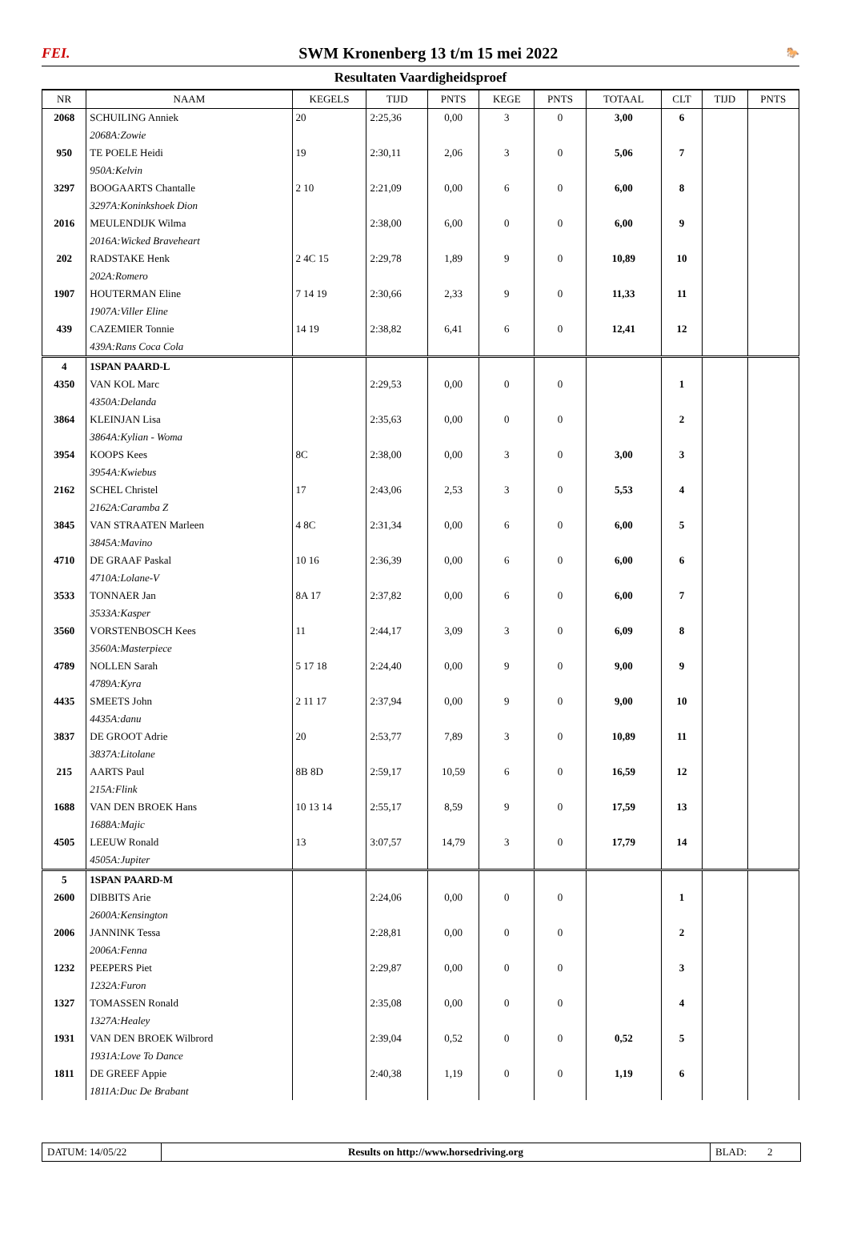FEI.
SWM Kronenberg 13 t/m 15 mei 2022
🐎
Resultaten Vaardigheidsproef
| NR | NAAM | KEGELS | TIJD | PNTS | KEGE | PNTS | TOTAAL | CLT | TIJD | PNTS |
| --- | --- | --- | --- | --- | --- | --- | --- | --- | --- | --- |
| 2068 | SCHUILING Anniek | 20 | 2:25,36 | 0,00 | 3 | 0 | 3,00 | 6 | | |
| | 2068A:Zowie | | | | | | | | | |
| 950 | TE POELE Heidi | 19 | 2:30,11 | 2,06 | 3 | 0 | 5,06 | 7 | | |
| | 950A:Kelvin | | | | | | | | | |
| 3297 | BOOGAARTS Chantalle | 2 10 | 2:21,09 | 0,00 | 6 | 0 | 6,00 | 8 | | |
| | 3297A:Koninkshoek Dion | | | | | | | | | |
| 2016 | MEULENDIJK Wilma | | 2:38,00 | 6,00 | 0 | 0 | 6,00 | 9 | | |
| | 2016A:Wicked Braveheart | | | | | | | | | |
| 202 | RADSTAKE Henk | 2 4C 15 | 2:29,78 | 1,89 | 9 | 0 | 10,89 | 10 | | |
| | 202A:Romero | | | | | | | | | |
| 1907 | HOUTERMAN Eline | 7 14 19 | 2:30,66 | 2,33 | 9 | 0 | 11,33 | 11 | | |
| | 1907A:Viller Eline | | | | | | | | | |
| 439 | CAZEMIER Tonnie | 14 19 | 2:38,82 | 6,41 | 6 | 0 | 12,41 | 12 | | |
| | 439A:Rans Coca Cola | | | | | | | | | |
| 4 | 1SPAN PAARD-L | | | | | | | | | |
| 4350 | VAN KOL Marc | | 2:29,53 | 0,00 | 0 | 0 | | 1 | | |
| | 4350A:Delanda | | | | | | | | | |
| 3864 | KLEINJAN Lisa | | 2:35,63 | 0,00 | 0 | 0 | | 2 | | |
| | 3864A:Kylian - Woma | | | | | | | | | |
| 3954 | KOOPS Kees | 8C | 2:38,00 | 0,00 | 3 | 0 | 3,00 | 3 | | |
| | 3954A:Kwiebus | | | | | | | | | |
| 2162 | SCHEL Christel | 17 | 2:43,06 | 2,53 | 3 | 0 | 5,53 | 4 | | |
| | 2162A:Caramba Z | | | | | | | | | |
| 3845 | VAN STRAATEN Marleen | 4 8C | 2:31,34 | 0,00 | 6 | 0 | 6,00 | 5 | | |
| | 3845A:Mavino | | | | | | | | | |
| 4710 | DE GRAAF Paskal | 10 16 | 2:36,39 | 0,00 | 6 | 0 | 6,00 | 6 | | |
| | 4710A:Lolane-V | | | | | | | | | |
| 3533 | TONNAER Jan | 8A 17 | 2:37,82 | 0,00 | 6 | 0 | 6,00 | 7 | | |
| | 3533A:Kasper | | | | | | | | | |
| 3560 | VORSTENBOSCH Kees | 11 | 2:44,17 | 3,09 | 3 | 0 | 6,09 | 8 | | |
| | 3560A:Masterpiece | | | | | | | | | |
| 4789 | NOLLEN Sarah | 5 17 18 | 2:24,40 | 0,00 | 9 | 0 | 9,00 | 9 | | |
| | 4789A:Kyra | | | | | | | | | |
| 4435 | SMEETS John | 2 11 17 | 2:37,94 | 0,00 | 9 | 0 | 9,00 | 10 | | |
| | 4435A:danu | | | | | | | | | |
| 3837 | DE GROOT Adrie | 20 | 2:53,77 | 7,89 | 3 | 0 | 10,89 | 11 | | |
| | 3837A:Litolane | | | | | | | | | |
| 215 | AARTS Paul | 8B 8D | 2:59,17 | 10,59 | 6 | 0 | 16,59 | 12 | | |
| | 215A:Flink | | | | | | | | | |
| 1688 | VAN DEN BROEK Hans | 10 13 14 | 2:55,17 | 8,59 | 9 | 0 | 17,59 | 13 | | |
| | 1688A:Majic | | | | | | | | | |
| 4505 | LEEUW Ronald | 13 | 3:07,57 | 14,79 | 3 | 0 | 17,79 | 14 | | |
| | 4505A:Jupiter | | | | | | | | | |
| 5 | 1SPAN PAARD-M | | | | | | | | | |
| 2600 | DIBBITS Arie | | 2:24,06 | 0,00 | 0 | 0 | | 1 | | |
| | 2600A:Kensington | | | | | | | | | |
| 2006 | JANNINK Tessa | | 2:28,81 | 0,00 | 0 | 0 | | 2 | | |
| | 2006A:Fenna | | | | | | | | | |
| 1232 | PEEPERS Piet | | 2:29,87 | 0,00 | 0 | 0 | | 3 | | |
| | 1232A:Furon | | | | | | | | | |
| 1327 | TOMASSEN Ronald | | 2:35,08 | 0,00 | 0 | 0 | | 4 | | |
| | 1327A:Healey | | | | | | | | | |
| 1931 | VAN DEN BROEK Wilbrord | | 2:39,04 | 0,52 | 0 | 0 | 0,52 | 5 | | |
| | 1931A:Love To Dance | | | | | | | | | |
| 1811 | DE GREEF Appie | | 2:40,38 | 1,19 | 0 | 0 | 1,19 | 6 | | |
| | 1811A:Duc De Brabant | | | | | | | | | |
DATUM: 14/05/22 Results on http://www.horsedriving.org
BLAD: 2